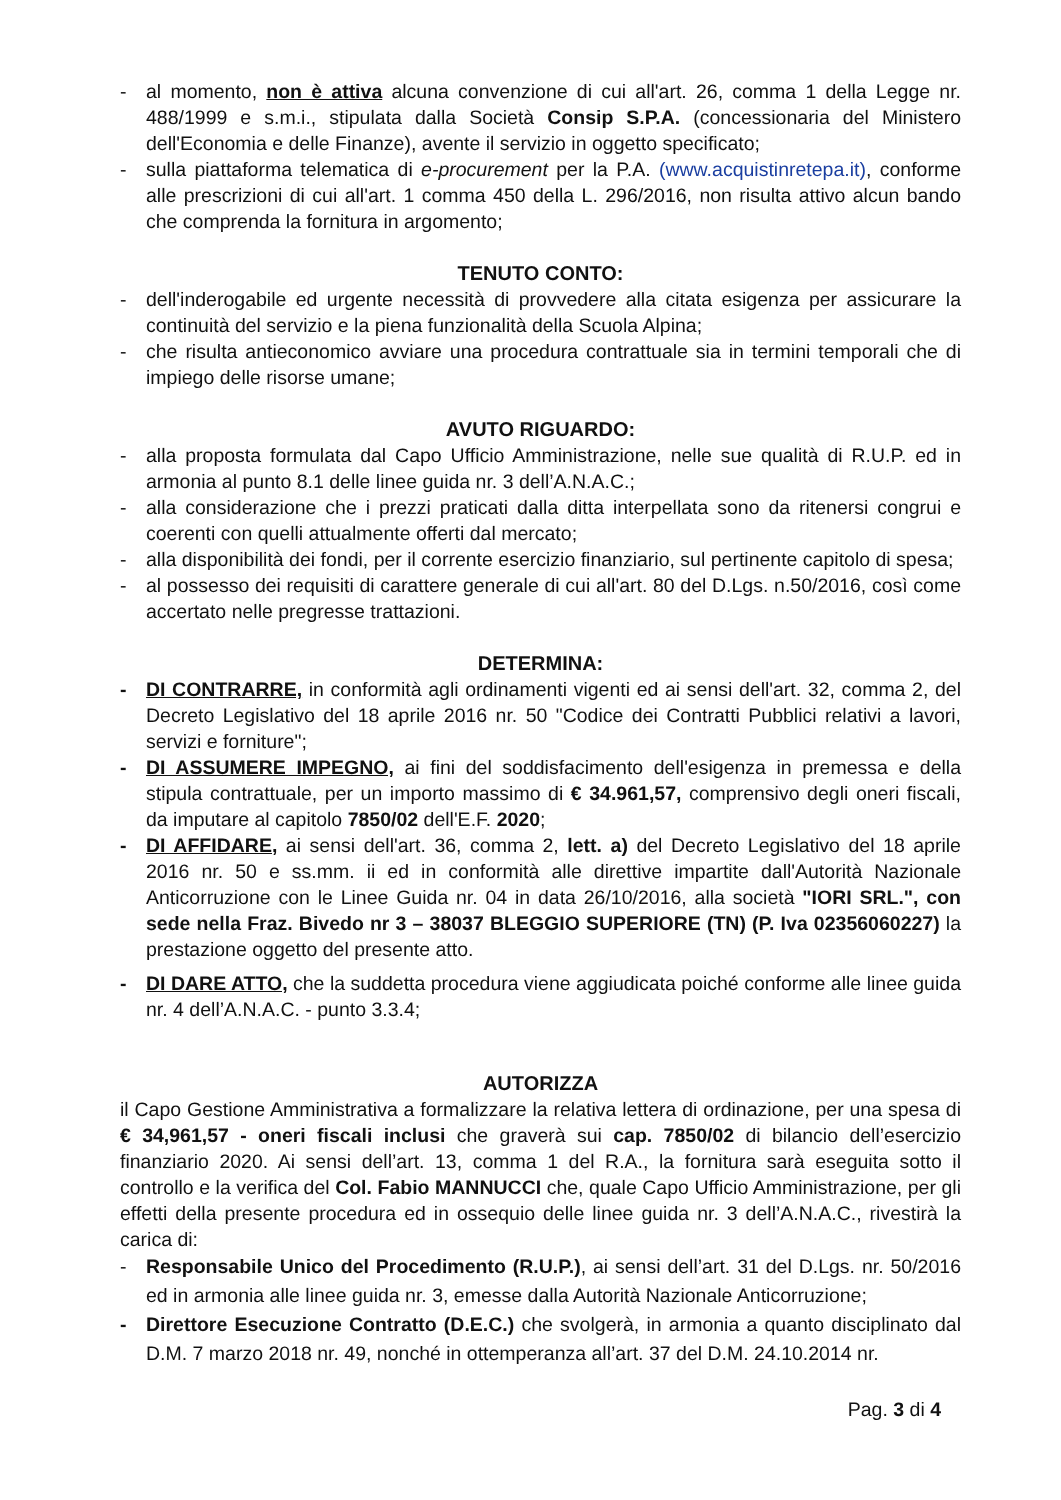- al momento, non è attiva alcuna convenzione di cui all'art. 26, comma 1 della Legge nr. 488/1999 e s.m.i., stipulata dalla Società Consip S.P.A. (concessionaria del Ministero dell'Economia e delle Finanze), avente il servizio in oggetto specificato;
- sulla piattaforma telematica di e-procurement per la P.A. (www.acquistinretepa.it), conforme alle prescrizioni di cui all'art. 1 comma 450 della L. 296/2016, non risulta attivo alcun bando che comprenda la fornitura in argomento;
TENUTO CONTO:
- dell'inderogabile ed urgente necessità di provvedere alla citata esigenza per assicurare la continuità del servizio e la piena funzionalità della Scuola Alpina;
- che risulta antieconomico avviare una procedura contrattuale sia in termini temporali che di impiego delle risorse umane;
AVUTO RIGUARDO:
- alla proposta formulata dal Capo Ufficio Amministrazione, nelle sue qualità di R.U.P. ed in armonia al punto 8.1 delle linee guida nr. 3 dell’A.N.A.C.;
- alla considerazione che i prezzi praticati dalla ditta interpellata sono da ritenersi congrui e coerenti con quelli attualmente offerti dal mercato;
- alla disponibilità dei fondi, per il corrente esercizio finanziario, sul pertinente capitolo di spesa;
- al possesso dei requisiti di carattere generale di cui all'art. 80 del D.Lgs. n.50/2016, così come accertato nelle pregresse trattazioni.
DETERMINA:
- DI CONTRARRE, in conformità agli ordinamenti vigenti ed ai sensi dell'art. 32, comma 2, del Decreto Legislativo del 18 aprile 2016 nr. 50 "Codice dei Contratti Pubblici relativi a lavori, servizi e forniture";
- DI ASSUMERE IMPEGNO, ai fini del soddisfacimento dell'esigenza in premessa e della stipula contrattuale, per un importo massimo di € 34.961,57, comprensivo degli oneri fiscali, da imputare al capitolo 7850/02 dell'E.F. 2020;
- DI AFFIDARE, ai sensi dell'art. 36, comma 2, lett. a) del Decreto Legislativo del 18 aprile 2016 nr. 50 e ss.mm. ii ed in conformità alle direttive impartite dall'Autorità Nazionale Anticorruzione con le Linee Guida nr. 04 in data 26/10/2016, alla società "IORI SRL.", con sede nella Fraz. Bivedo nr 3 – 38037 BLEGGIO SUPERIORE (TN) (P. Iva 02356060227) la prestazione oggetto del presente atto.
- DI DARE ATTO, che la suddetta procedura viene aggiudicata poiché conforme alle linee guida nr. 4 dell’A.N.A.C. - punto 3.3.4;
AUTORIZZA
il Capo Gestione Amministrativa a formalizzare la relativa lettera di ordinazione, per una spesa di € 34,961,57 - oneri fiscali inclusi che graverà sui cap. 7850/02 di bilancio dell’esercizio finanziario 2020. Ai sensi dell’art. 13, comma 1 del R.A., la fornitura sarà eseguita sotto il controllo e la verifica del Col. Fabio MANNUCCI che, quale Capo Ufficio Amministrazione, per gli effetti della presente procedura ed in ossequio delle linee guida nr. 3 dell’A.N.A.C., rivestirà la carica di:
- Responsabile Unico del Procedimento (R.U.P.), ai sensi dell’art. 31 del D.Lgs. nr. 50/2016 ed in armonia alle linee guida nr. 3, emesse dalla Autorità Nazionale Anticorruzione;
- Direttore Esecuzione Contratto (D.E.C.) che svolgerà, in armonia a quanto disciplinato dal D.M. 7 marzo 2018 nr. 49, nonché in ottemperanza all’art. 37 del D.M. 24.10.2014 nr.
Pag. 3 di 4